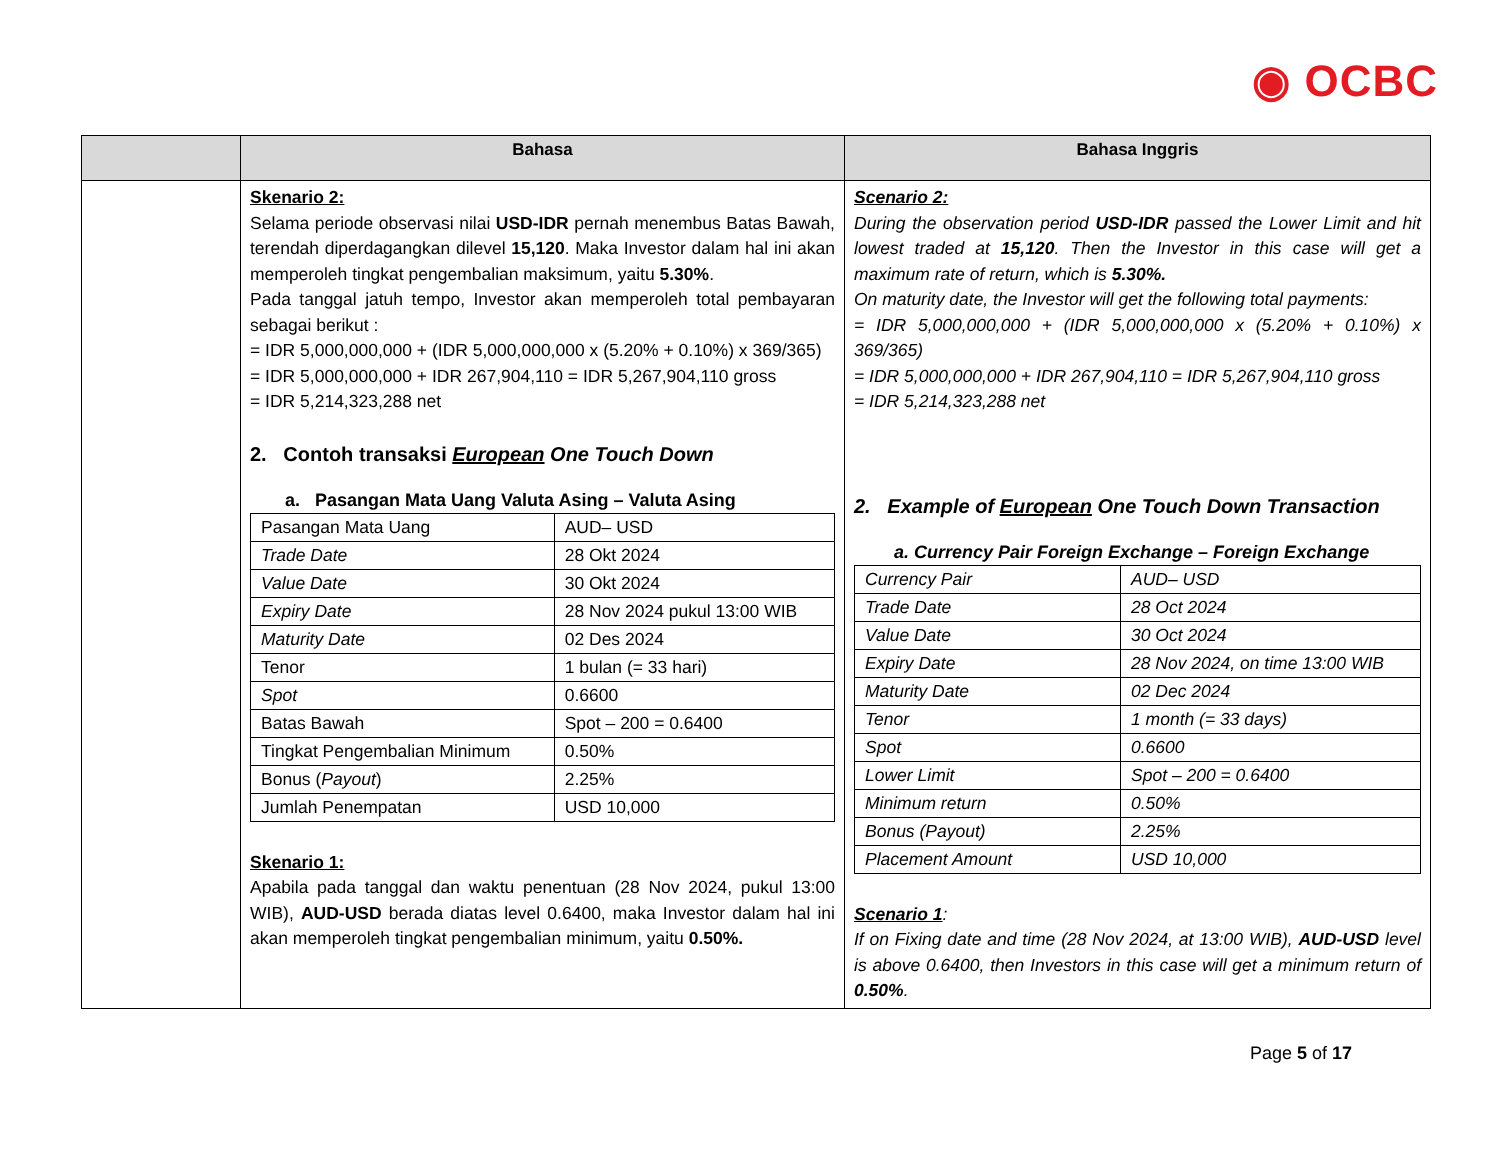◉ OCBC
| | Bahasa | Bahasa Inggris |
| --- | --- | --- |
| | Skenario 2: Selama periode observasi nilai USD-IDR pernah menembus Batas Bawah, terendah diperdagangkan dilevel 15,120 . Maka Investor dalam hal ini akan memperoleh tingkat pengembalian maksimum, yaitu 5.30% . Pada tanggal jatuh tempo, Investor akan memperoleh total pembayaran sebagai berikut : = IDR 5,000,000,000 + (IDR 5,000,000,000 x (5.20% + 0.10%) x 369/365) = IDR 5,000,000,000 + IDR 267,904,110 = IDR 5,267,904,110 gross = IDR 5,214,323,288 net 2. Contoh transaksi European One Touch Down a. Pasangan Mata Uang Valuta Asing – Valuta Asing / Pasangan Mata Uang / AUD– USD / / Trade Date / 28 Okt 2024 / / Value Date / 30 Okt 2024 / / Expiry Date / 28 Nov 2024 pukul 13:00 WIB / / Maturity Date / 02 Des 2024 / / Tenor / 1 bulan (= 33 hari) / / Spot / 0.6600 / / Batas Bawah / Spot – 200 = 0.6400 / / Tingkat Pengembalian Minimum / 0.50% / / Bonus ( Payout ) / 2.25% / / Jumlah Penempatan / USD 10,000 / Skenario 1: Apabila pada tanggal dan waktu penentuan (28 Nov 2024, pukul 13:00 WIB), AUD-USD berada diatas level 0.6400, maka Investor dalam hal ini akan memperoleh tingkat pengembalian minimum, yaitu 0.50%. | Scenario 2: During the observation period USD-IDR passed the Lower Limit and hit lowest traded at 15,120 . Then the Investor in this case will get a maximum rate of return, which is 5.30%. On maturity date, the Investor will get the following total payments: = IDR 5,000,000,000 + (IDR 5,000,000,000 x (5.20% + 0.10%) x 369/365) = IDR 5,000,000,000 + IDR 267,904,110 = IDR 5,267,904,110 gross = IDR 5,214,323,288 net 2. Example of European One Touch Down Transaction a. Currency Pair Foreign Exchange – Foreign Exchange / Currency Pair / AUD– USD / / Trade Date / 28 Oct 2024 / / Value Date / 30 Oct 2024 / / Expiry Date / 28 Nov 2024, on time 13:00 WIB / / Maturity Date / 02 Dec 2024 / / Tenor / 1 month (= 33 days) / / Spot / 0.6600 / / Lower Limit / Spot – 200 = 0.6400 / / Minimum return / 0.50% / / Bonus (Payout) / 2.25% / / Placement Amount / USD 10,000 / Scenario 1 : If on Fixing date and time (28 Nov 2024, at 13:00 WIB), AUD-USD level is above 0.6400, then Investors in this case will get a minimum return of 0.50% . |
Page 5 of 17